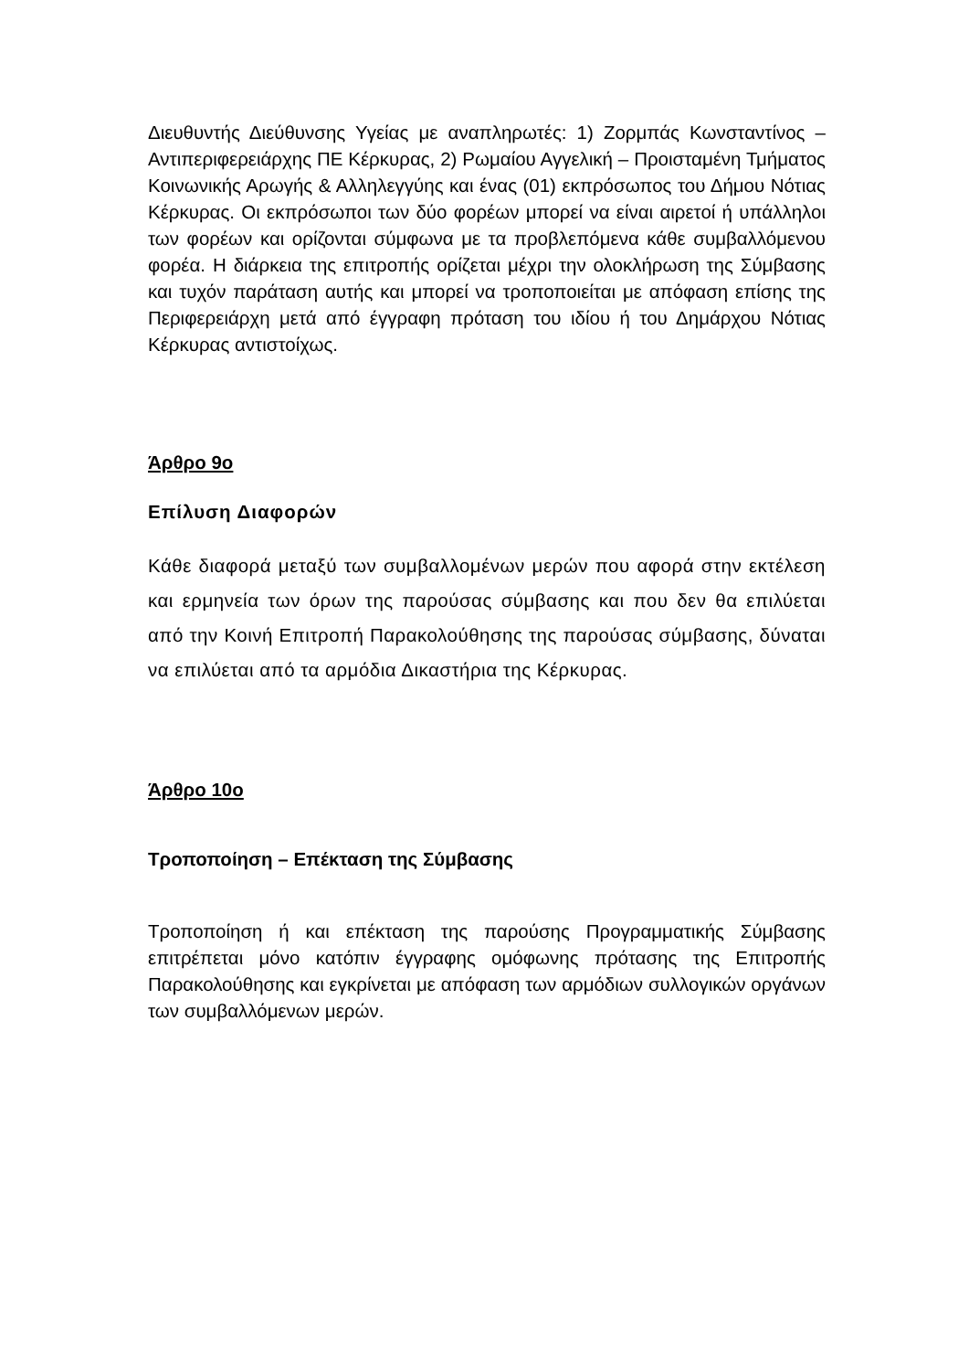Διευθυντής Διεύθυνσης Υγείας με αναπληρωτές: 1) Ζορμπάς Κωνσταντίνος – Αντιπεριφερειάρχης ΠΕ Κέρκυρας, 2) Ρωμαίου Αγγελική – Προισταμένη Τμήματος Κοινωνικής Αρωγής & Αλληλεγγύης και ένας (01) εκπρόσωπος του Δήμου Νότιας Κέρκυρας. Οι εκπρόσωποι των δύο φορέων μπορεί να είναι αιρετοί ή υπάλληλοι των φορέων και ορίζονται σύμφωνα με τα προβλεπόμενα κάθε συμβαλλόμενου φορέα. Η διάρκεια της επιτροπής ορίζεται μέχρι την ολοκλήρωση της Σύμβασης και τυχόν παράταση αυτής και μπορεί να τροποποιείται με απόφαση επίσης της Περιφερειάρχη μετά από έγγραφη πρόταση του ιδίου ή του Δημάρχου Νότιας Κέρκυρας αντιστοίχως.
Άρθρο 9ο
Επίλυση Διαφορών
Κάθε διαφορά μεταξύ των συμβαλλομένων μερών που αφορά στην εκτέλεση και ερμηνεία των όρων της παρούσας σύμβασης και που δεν θα επιλύεται από την Κοινή Επιτροπή Παρακολούθησης της παρούσας σύμβασης, δύναται να επιλύεται από τα αρμόδια Δικαστήρια της Κέρκυρας.
Άρθρο 10ο
Τροποποίηση – Επέκταση της Σύμβασης
Τροποποίηση ή και επέκταση της παρούσης Προγραμματικής Σύμβασης επιτρέπεται μόνο κατόπιν έγγραφης ομόφωνης πρότασης της Επιτροπής Παρακολούθησης και εγκρίνεται με απόφαση των αρμόδιων συλλογικών οργάνων των συμβαλλόμενων μερών.